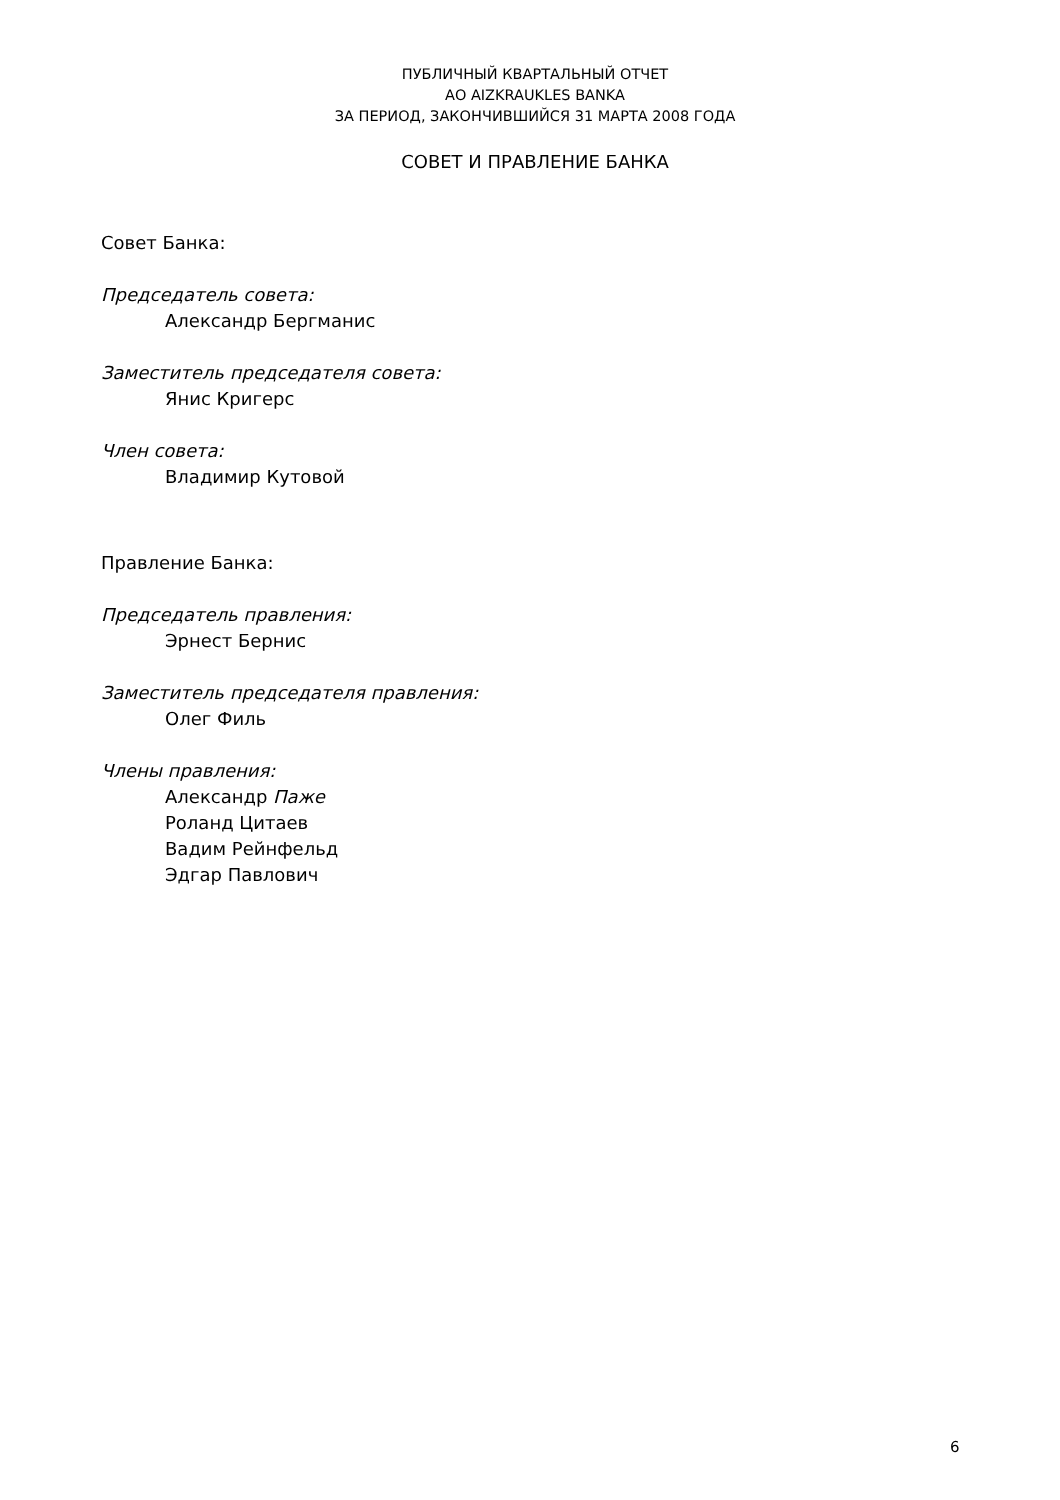ПУБЛИЧНЫЙ КВАРТАЛЬНЫЙ ОТЧЕТ
АО AIZKRAUKLES BANKA
ЗА ПЕРИОД, ЗАКОНЧИВШИЙСЯ 31 МАРТА 2008 ГОДА
СОВЕТ И ПРАВЛЕНИЕ БАНКА
Совет Банка:
Председатель совета:
Александр Бергманис
Заместитель председателя совета:
Янис Кригерс
Член совета:
Владимир Кутовой
Правление Банка:
Председатель правления:
Эрнест Бернис
Заместитель председателя правления:
Олег Филь
Члены правления:
Александр Паже
Роланд Цитаев
Вадим Рейнфельд
Эдгар Павлович
6